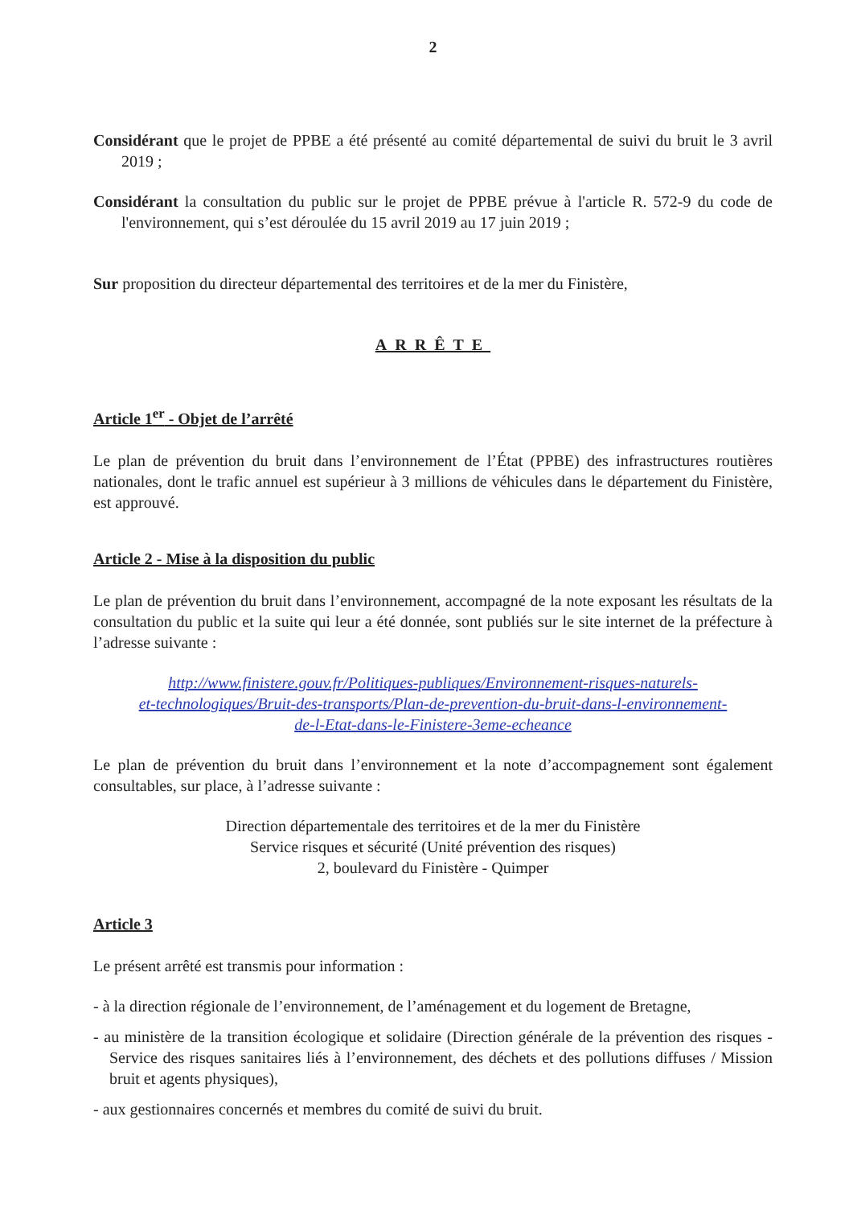2
Considérant que le projet de PPBE a été présenté au comité départemental de suivi du bruit le 3 avril 2019 ;
Considérant la consultation du public sur le projet de PPBE prévue à l'article R. 572-9 du code de l'environnement, qui s’est déroulée du 15 avril 2019 au 17 juin 2019 ;
Sur proposition du directeur départemental des territoires et de la mer du Finistère,
ARRÊTE
Article 1<sup>er</sup> - Objet de l’arrêté
Le plan de prévention du bruit dans l’environnement de l’État (PPBE) des infrastructures routières nationales, dont le trafic annuel est supérieur à 3 millions de véhicules dans le département du Finistère, est approuvé.
Article 2 - Mise à la disposition du public
Le plan de prévention du bruit dans l’environnement, accompagné de la note exposant les résultats de la consultation du public et la suite qui leur a été donnée, sont publiés sur le site internet de la préfecture à l’adresse suivante :
http://www.finistere.gouv.fr/Politiques-publiques/Environnement-risques-naturels-
et-technologiques/Bruit-des-transports/Plan-de-prevention-du-bruit-dans-l-environnement-
de-l-Etat-dans-le-Finistere-3eme-echeance
Le plan de prévention du bruit dans l’environnement et la note d’accompagnement sont également consultables, sur place, à l’adresse suivante :
Direction départementale des territoires et de la mer du Finistère
Service risques et sécurité (Unité prévention des risques)
2, boulevard du Finistère - Quimper
Article 3
Le présent arrêté est transmis pour information :
- à la direction régionale de l’environnement, de l’aménagement et du logement de Bretagne,
- au ministère de la transition écologique et solidaire (Direction générale de la prévention des risques - Service des risques sanitaires liés à l’environnement, des déchets et des pollutions diffuses / Mission bruit et agents physiques),
- aux gestionnaires concernés et membres du comité de suivi du bruit.